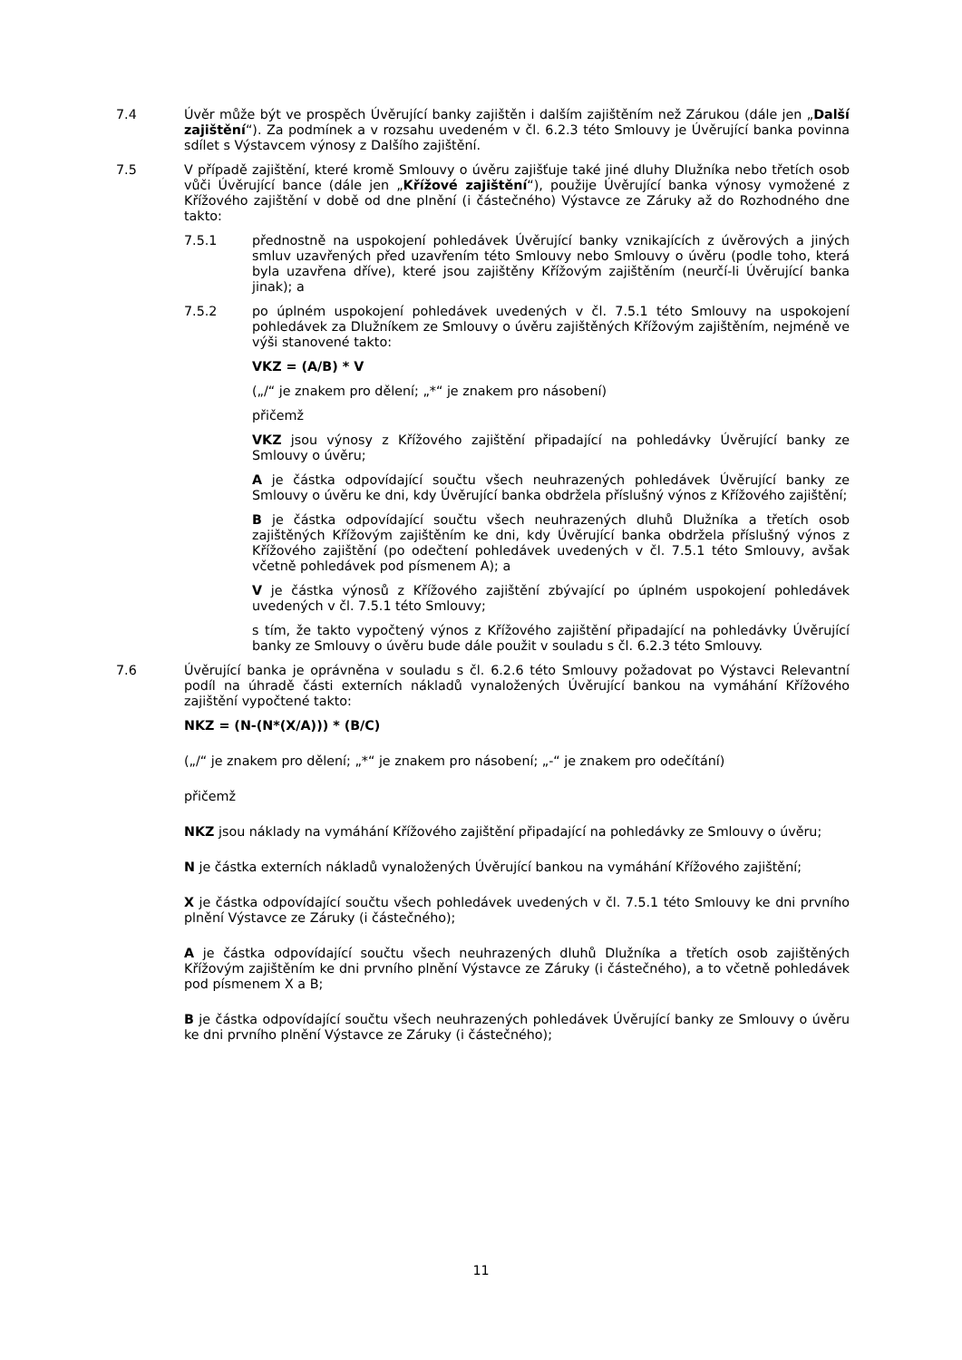7.4 Úvěr může být ve prospěch Úvěrující banky zajištěn i dalším zajištěním než Zárukou (dále jen „Další zajištění“). Za podmínek a v rozsahu uvedeném v čl. 6.2.3 této Smlouvy je Úvěrující banka povinna sdílet s Výstavcem výnosy z Dalšího zajištění.
7.5 V případě zajištění, které kromě Smlouvy o úvěru zajišťuje také jiné dluhy Dlužníka nebo třetích osob vůči Úvěrující bance (dále jen „Křížové zajištění“), použije Úvěrující banka výnosy vymožené z Křížového zajištění v době od dne plnění (i částečného) Výstavce ze Záruky až do Rozhodného dne takto:
7.5.1 přednostně na uspokojení pohledávek Úvěrující banky vznikajících z úvěrových a jiných smluv uzavřených před uzavřením této Smlouvy nebo Smlouvy o úvěru (podle toho, která byla uzavřena dříve), které jsou zajištěny Křížovým zajištěním (neurčí-li Úvěrující banka jinak); a
7.5.2 po úplném uspokojení pohledávek uvedených v čl. 7.5.1 této Smlouvy na uspokojení pohledávek za Dlužníkem ze Smlouvy o úvěru zajištěných Křížovým zajištěním, nejméně ve výši stanovené takto:
VKZ = (A/B) * V
(„/“ je znakem pro dělení; „*“ je znakem pro násobení)
přičemž
VKZ jsou výnosy z Křížového zajištění připadající na pohledávky Úvěrující banky ze Smlouvy o úvěru;
A je částka odpovídající součtu všech neuhrazených pohledávek Úvěrující banky ze Smlouvy o úvěru ke dni, kdy Úvěrující banka obdržela příslušný výnos z Křížového zajištění;
B je částka odpovídající součtu všech neuhrazených dluhů Dlužníka a třetích osob zajištěných Křížovým zajištěním ke dni, kdy Úvěrující banka obdržela příslušný výnos z Křížového zajištění (po odečtení pohledávek uvedených v čl. 7.5.1 této Smlouvy, avšak včetně pohledávek pod písmenem A); a
V je částka výnosů z Křížového zajištění zbývající po úplném uspokojení pohledávek uvedených v čl. 7.5.1 této Smlouvy;
s tím, že takto vypočtený výnos z Křížového zajištění připadající na pohledávky Úvěrující banky ze Smlouvy o úvěru bude dále použit v souladu s čl. 6.2.3 této Smlouvy.
7.6 Úvěrující banka je oprávněna v souladu s čl. 6.2.6 této Smlouvy požadovat po Výstavci Relevantní podíl na úhradě části externích nákladů vynaložených Úvěrující bankou na vymáhání Křížového zajištění vypočtené takto:
NKZ = (N-(N*(X/A))) * (B/C)
(„/“ je znakem pro dělení; „*“ je znakem pro násobení; „-“ je znakem pro odečítání)
přičemž
NKZ jsou náklady na vymáhání Křížového zajištění připadající na pohledávky ze Smlouvy o úvěru;
N je částka externích nákladů vynaložených Úvěrující bankou na vymáhání Křížového zajištění;
X je částka odpovídající součtu všech pohledávek uvedených v čl. 7.5.1 této Smlouvy ke dni prvního plnění Výstavce ze Záruky (i částečného);
A je částka odpovídající součtu všech neuhrazených dluhů Dlužníka a třetích osob zajištěných Křížovým zajištěním ke dni prvního plnění Výstavce ze Záruky (i částečného), a to včetně pohledávek pod písmenem X a B;
B je částka odpovídající součtu všech neuhrazených pohledávek Úvěrující banky ze Smlouvy o úvěru ke dni prvního plnění Výstavce ze Záruky (i částečného);
11